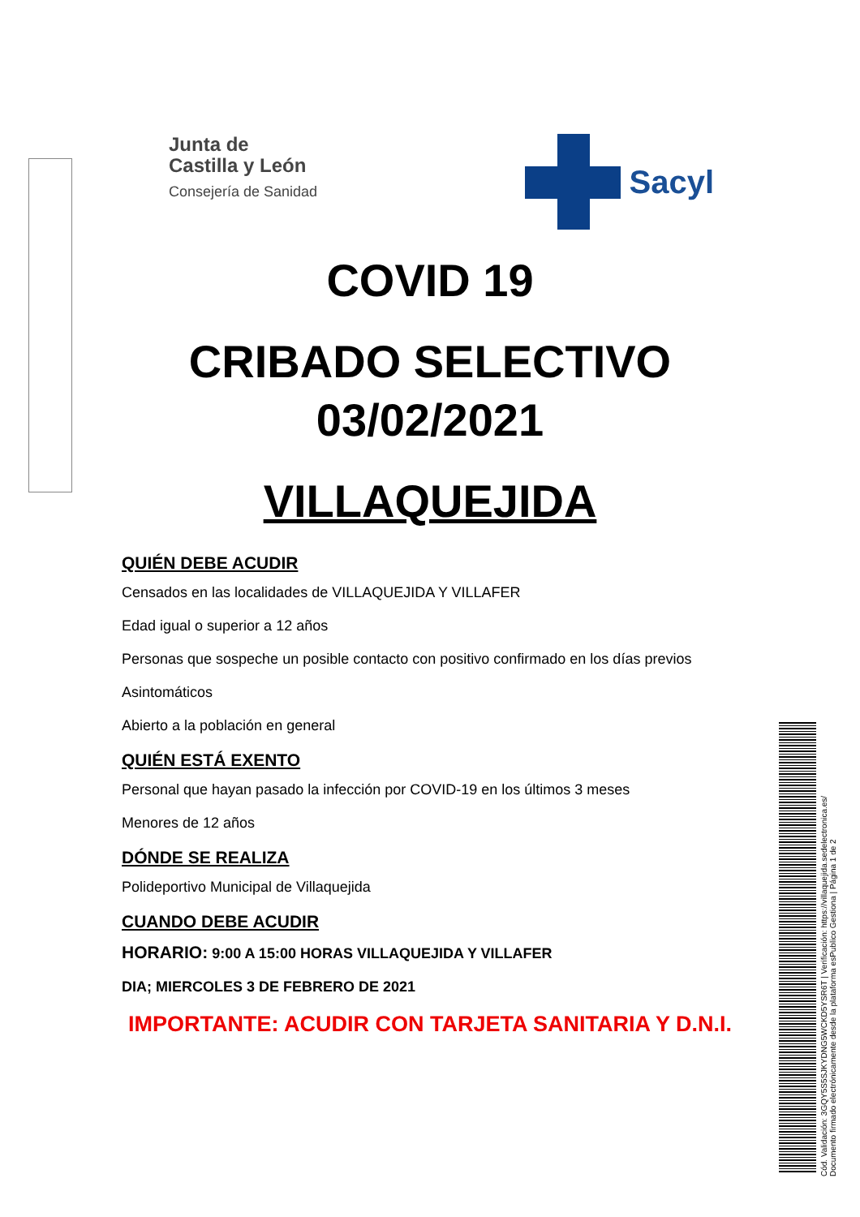Junta de
Castilla y León
Consejería de Sanidad
Sacyl
COVID 19
CRIBADO SELECTIVO
03/02/2021
VILLAQUEJIDA
QUIÉN DEBE ACUDIR
Censados en las localidades de VILLAQUEJIDA Y VILLAFER
Edad igual o superior a 12 años
Personas que sospeche un posible contacto con positivo confirmado en los días previos
Asintomáticos
Abierto a la población en general
QUIÉN ESTÁ EXENTO
Personal que hayan pasado la infección por COVID-19 en los últimos 3 meses
Menores de 12 años
DÓNDE SE REALIZA
Polideportivo Municipal de Villaquejida
CUANDO DEBE ACUDIR
HORARIO: 9:00 A 15:00 HORAS VILLAQUEJIDA Y VILLAFER
DIA; MIERCOLES 3 DE FEBRERO DE 2021
IMPORTANTE: ACUDIR CON TARJETA SANITARIA Y D.N.I.
Cód. Validación: 3GQY5S5SJKYDNG5WCKD5YSR6T | Verificación: https://villaquejida.sedelectronica.es/
Documento firmado electrónicamente desde la plataforma esPublico Gestiona | Página 1 de 2